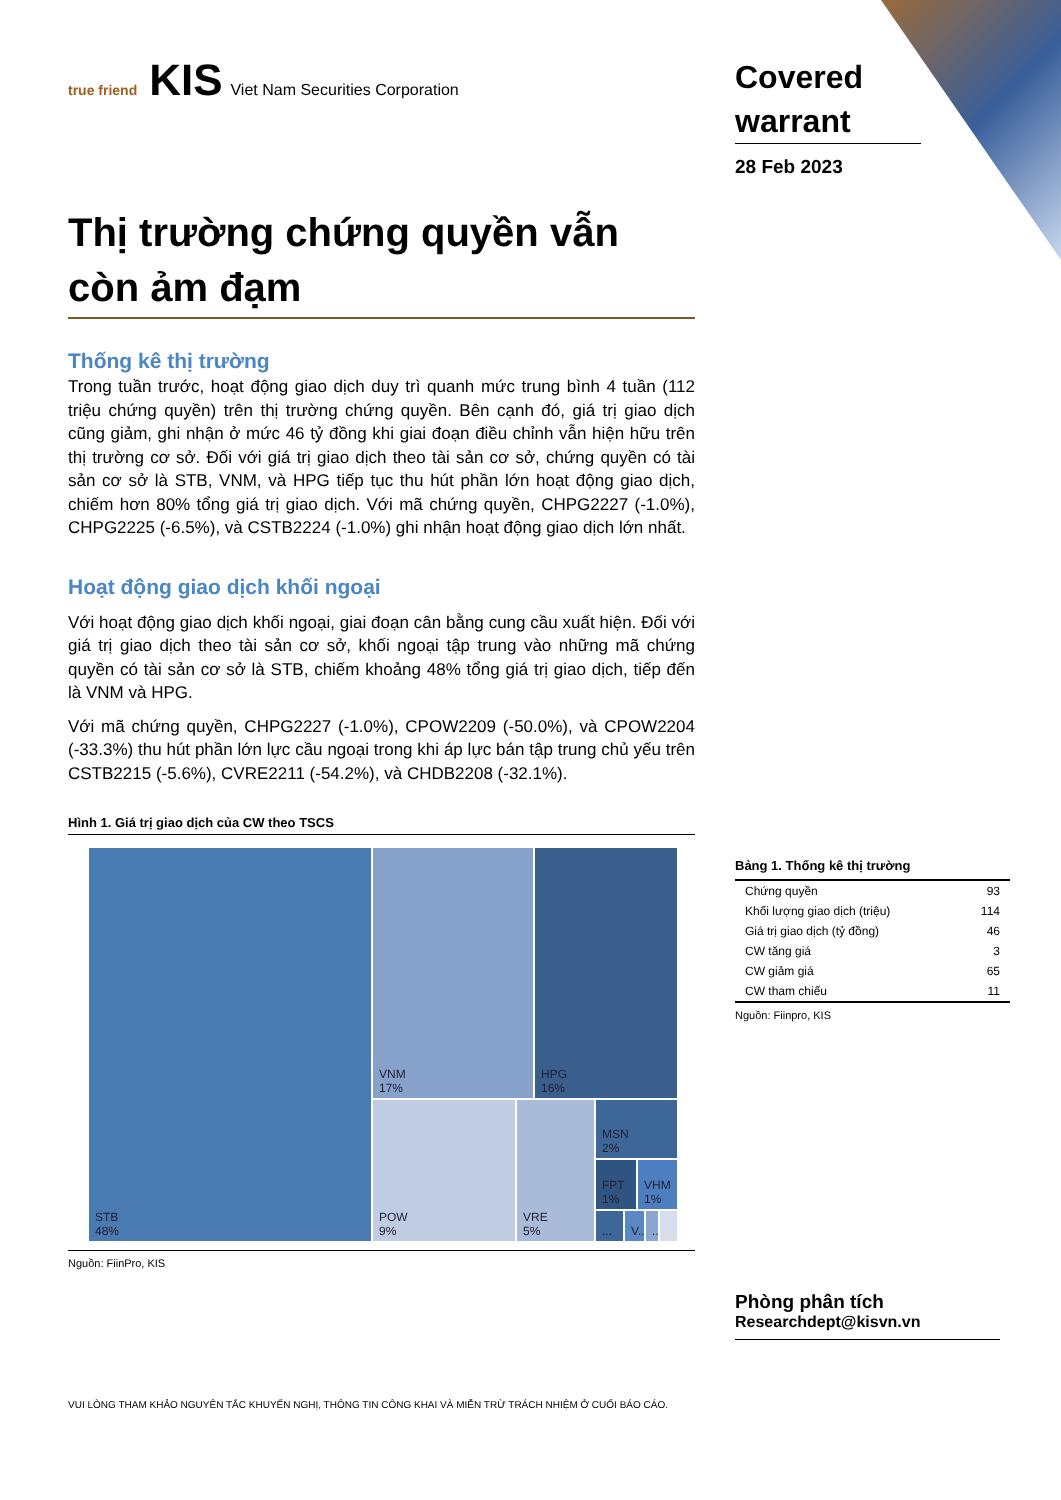true friend KIS Viet Nam Securities Corporation
Thị trường chứng quyền vẫn còn ảm đạm
Thống kê thị trường
Trong tuần trước, hoạt động giao dịch duy trì quanh mức trung bình 4 tuần (112 triệu chứng quyền) trên thị trường chứng quyền. Bên cạnh đó, giá trị giao dịch cũng giảm, ghi nhận ở mức 46 tỷ đồng khi giai đoạn điều chỉnh vẫn hiện hữu trên thị trường cơ sở. Đối với giá trị giao dịch theo tài sản cơ sở, chứng quyền có tài sản cơ sở là STB, VNM, và HPG tiếp tục thu hút phần lớn hoạt động giao dịch, chiếm hơn 80% tổng giá trị giao dịch. Với mã chứng quyền, CHPG2227 (-1.0%), CHPG2225 (-6.5%), và CSTB2224 (-1.0%) ghi nhận hoạt động giao dịch lớn nhất.
Hoạt động giao dịch khối ngoại
Với hoạt động giao dịch khối ngoại, giai đoạn cân bằng cung cầu xuất hiện. Đối với giá trị giao dịch theo tài sản cơ sở, khối ngoại tập trung vào những mã chứng quyền có tài sản cơ sở là STB, chiếm khoảng 48% tổng giá trị giao dịch, tiếp đến là VNM và HPG.
Với mã chứng quyền, CHPG2227 (-1.0%), CPOW2209 (-50.0%), và CPOW2204 (-33.3%) thu hút phần lớn lực cầu ngoại trong khi áp lực bán tập trung chủ yếu trên CSTB2215 (-5.6%), CVRE2211 (-54.2%), và CHDB2208 (-32.1%).
Hình 1. Giá trị giao dịch của CW theo TSCS
STB
48%
VNM
17%
HPG
16%
POW
9%
VRE
5%
MSN
2%
FPT
1%
VHM
1%
...
V...
...
Nguồn: FiinPro, KIS
VUI LÒNG THAM KHẢO NGUYÊN TẮC KHUYẾN NGHỊ, THÔNG TIN CÔNG KHAI VÀ MIỄN TRỪ TRÁCH NHIỆM Ở CUỐI BÁO CÁO.
Covered warrant
28 Feb 2023
Bảng 1. Thống kê thị trường
| Chứng quyền | 93 |
| Khối lượng giao dịch (triệu) | 114 |
| Giá trị giao dịch (tỷ đồng) | 46 |
| CW tăng giá | 3 |
| CW giảm giá | 65 |
| CW tham chiếu | 11 |
Nguồn: Fiinpro, KIS
Phòng phân tích
Researchdept@kisvn.vn